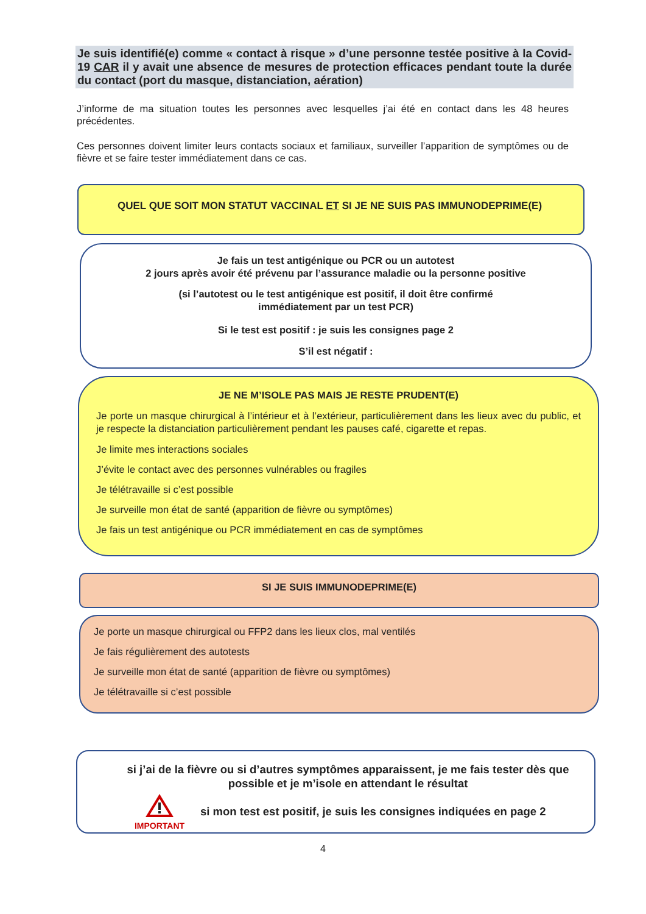Je suis identifié(e) comme « contact à risque » d’une personne testée positive à la Covid-19 CAR il y avait une absence de mesures de protection efficaces pendant toute la durée du contact (port du masque, distanciation, aération)
J’informe de ma situation toutes les personnes avec lesquelles j’ai été en contact dans les 48 heures précédentes.
Ces personnes doivent limiter leurs contacts sociaux et familiaux, surveiller l’apparition de symptômes ou de fièvre et se faire tester immédiatement dans ce cas.
QUEL QUE SOIT MON STATUT VACCINAL ET SI JE NE SUIS PAS IMMUNODEPRIME(E)
Je fais un test antigénique ou PCR ou un autotest
2 jours après avoir été prévenu par l’assurance maladie ou la personne positive
(si l’autotest ou le test antigénique est positif, il doit être confirmé
immédiatement par un test PCR)
Si le test est positif : je suis les consignes page 2
S’il est négatif :
JE NE M’ISOLE PAS MAIS JE RESTE PRUDENT(E)
Je porte un masque chirurgical à l’intérieur et à l’extérieur, particulièrement dans les lieux avec du public, et je respecte la distanciation particulièrement pendant les pauses café, cigarette et repas.
Je limite mes interactions sociales
J’évite le contact avec des personnes vulnérables ou fragiles
Je télétravaille si c’est possible
Je surveille mon état de santé (apparition de fièvre ou symptômes)
Je fais un test antigénique ou PCR immédiatement en cas de symptômes
SI JE SUIS IMMUNODEPRIME(E)
Je porte un masque chirurgical ou FFP2 dans les lieux clos, mal ventilés
Je fais régulièrement des autotests
Je surveille mon état de santé (apparition de fièvre ou symptômes)
Je télétravaille si c’est possible
si j’ai de la fièvre ou si d’autres symptômes apparaissent, je me fais tester dès que
possible et je m’isole en attendant le résultat
IMPORTANT
si mon test est positif, je suis les consignes indiquées en page 2
4